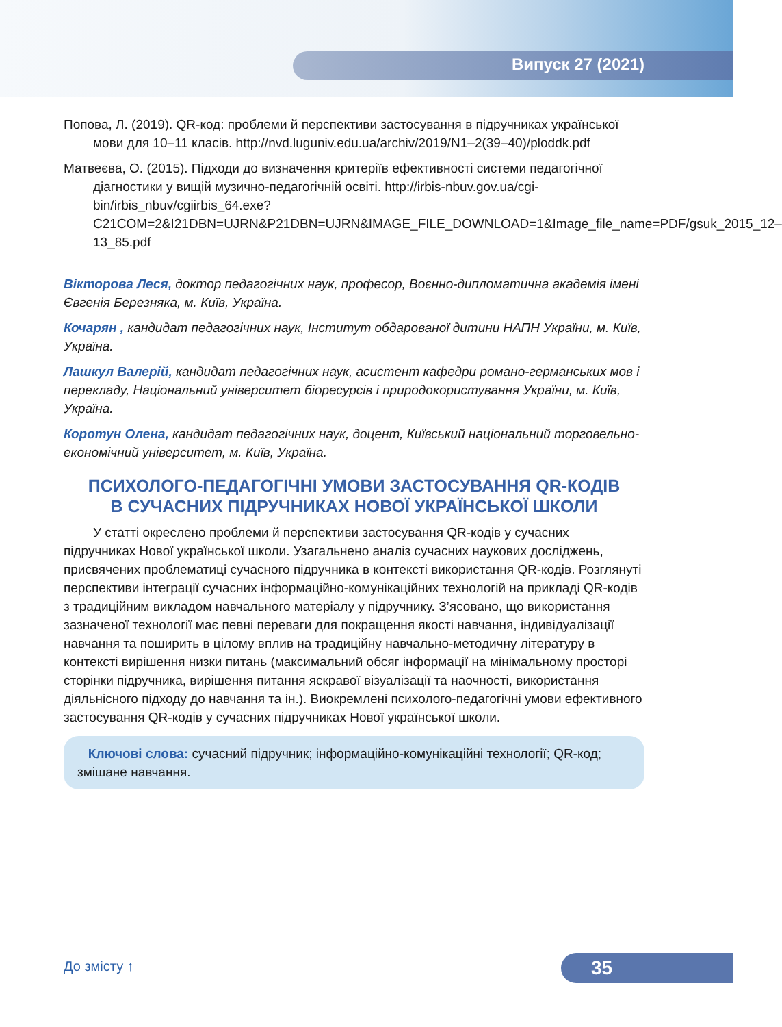Випуск 27 (2021)
Попова, Л. (2019). QR-код: проблеми й перспективи застосування в підручниках української мови для 10–11 класів. http://nvd.luguniv.edu.ua/archiv/2019/N1–2(39–40)/ploddk.pdf
Матвеєва, О. (2015). Підходи до визначення критеріїв ефективності системи педагогічної діагностики у вищій музично-педагогічній освіті. http://irbis-nbuv.gov.ua/cgi-bin/irbis_nbuv/cgiirbis_64.exe? C21COM=2&I21DBN=UJRN&P21DBN=UJRN&IMAGE_FILE_DOWNLOAD=1&Image_file_name=PDF/gsuk_2015_12–13_85.pdf
Вікторова Леся, доктор педагогічних наук, професор, Воєнно-дипломатична академія імені Євгенія Березняка, м. Київ, Україна.
Кочарян , кандидат педагогічних наук, Інститут обдарованої дитини НАПН України, м. Київ, Україна.
Лашкул Валерій, кандидат педагогічних наук, асистент кафедри романо-германських мов і перекладу, Національний університет біоресурсів і природокористування України, м. Київ, Україна.
Коротун Олена, кандидат педагогічних наук, доцент, Київський національний торговельно-економічний університет, м. Київ, Україна.
ПСИХОЛОГО-ПЕДАГОГІЧНІ УМОВИ ЗАСТОСУВАННЯ QR-КОДІВ
В СУЧАСНИХ ПІДРУЧНИКАХ НОВОЇ УКРАЇНСЬКОЇ ШКОЛИ
У статті окреслено проблеми й перспективи застосування QR-кодів у сучасних підручниках Нової української школи. Узагальнено аналіз сучасних наукових досліджень, присвячених проблематиці сучасного підручника в контексті використання QR-кодів. Розглянуті перспективи інтеграції сучасних інформаційно-комунікаційних технологій на прикладі QR-кодів з традиційним викладом навчального матеріалу у підручнику. З’ясовано, що використання зазначеної технології має певні переваги для покращення якості навчання, індивідуалізації навчання та поширить в цілому вплив на традиційну навчально-методичну літературу в контексті вирішення низки питань (максимальний обсяг інформації на мінімальному просторі сторінки підручника, вирішення питання яскравої візуалізації та наочності, використання діяльнісного підходу до навчання та ін.). Виокремлені психолого-педагогічні умови ефективного застосування QR-кодів у сучасних підручниках Нової української школи.
Ключові слова: сучасний підручник; інформаційно-комунікаційні технології; QR-код; змішане навчання.
До змісту ↑ 35